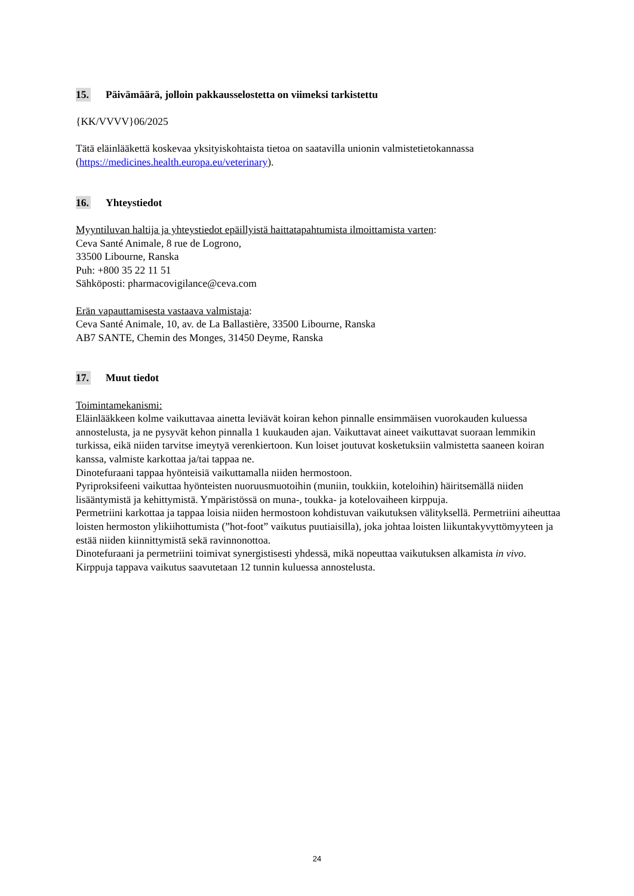15. Päivämäärä, jolloin pakkausselostetta on viimeksi tarkistettu
{KK/VVVV}06/2025
Tätä eläinlääkettä koskevaa yksityiskohtaista tietoa on saatavilla unionin valmistetietokannassa (https://medicines.health.europa.eu/veterinary).
16. Yhteystiedot
Myyntiluvan haltija ja yhteystiedot epäillyistä haittatapahtumista ilmoittamista varten:
Ceva Santé Animale, 8 rue de Logrono,
33500 Libourne, Ranska
Puh: +800 35 22 11 51
Sähköposti: pharmacovigilance@ceva.com
Erän vapauttamisesta vastaava valmistaja:
Ceva Santé Animale, 10, av. de La Ballastière, 33500 Libourne, Ranska
AB7 SANTE, Chemin des Monges, 31450 Deyme, Ranska
17. Muut tiedot
Toimintamekanismi:
Eläinlääkkeen kolme vaikuttavaa ainetta leviävät koiran kehon pinnalle ensimmäisen vuorokauden kuluessa annostelusta, ja ne pysyvät kehon pinnalla 1 kuukauden ajan. Vaikuttavat aineet vaikuttavat suoraan lemmikin turkissa, eikä niiden tarvitse imeytyä verenkiertoon. Kun loiset joutuvat kosketuksiin valmistetta saaneen koiran kanssa, valmiste karkottaa ja/tai tappaa ne.
Dinotefuraani tappaa hyönteisiä vaikuttamalla niiden hermostoon.
Pyriproksifeeni vaikuttaa hyönteisten nuoruusmuotoihin (muniin, toukkiin, koteloihin) häiritsemällä niiden lisääntymistä ja kehittymistä. Ympäristössä on muna-, toukka- ja kotelovaiheen kirppuja.
Permetriini karkottaa ja tappaa loisia niiden hermostoon kohdistuvan vaikutuksen välityksellä. Permetriini aiheuttaa loisten hermoston ylikiihottumista (”hot-foot” vaikutus puutiaisilla), joka johtaa loisten liikuntakyvyttömyyteen ja estää niiden kiinnittymistä sekä ravinnonottoa.
Dinotefuraani ja permetriini toimivat synergistisesti yhdessä, mikä nopeuttaa vaikutuksen alkamista in vivo. Kirppuja tappava vaikutus saavutetaan 12 tunnin kuluessa annostelusta.
24